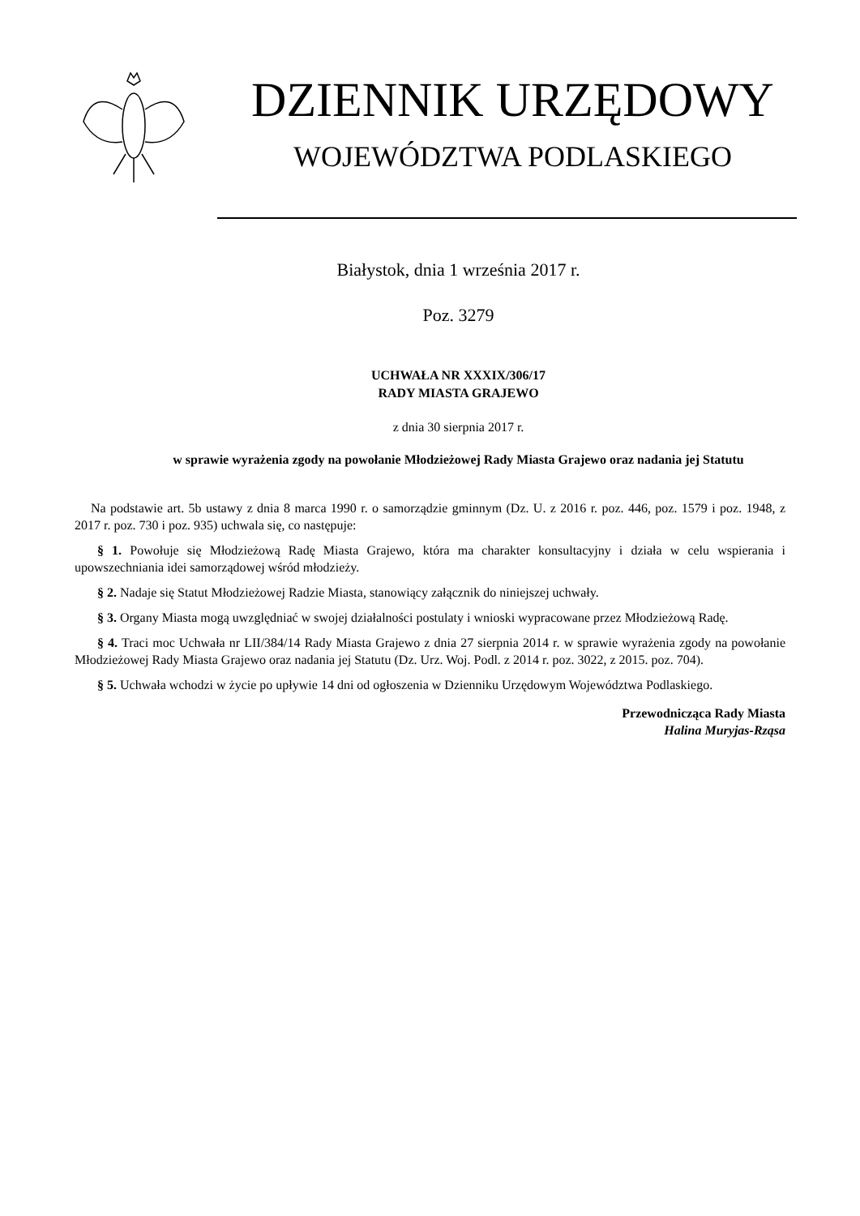DZIENNIK URZĘDOWY
WOJEWÓDZTWA PODLASKIEGO
Białystok, dnia 1 września 2017 r.
Poz. 3279
UCHWAŁA NR XXXIX/306/17
RADY MIASTA GRAJEWO
z dnia 30 sierpnia 2017 r.
w sprawie wyrażenia zgody na powołanie Młodzieżowej Rady Miasta Grajewo oraz nadania jej Statutu
Na podstawie art. 5b ustawy z dnia 8 marca 1990 r. o samorządzie gminnym (Dz. U. z 2016 r. poz. 446, poz. 1579 i poz. 1948, z 2017 r. poz. 730 i poz. 935) uchwala się, co następuje:
§ 1. Powołuje się Młodzieżową Radę Miasta Grajewo, która ma charakter konsultacyjny i działa w celu wspierania i upowszechniania idei samorządowej wśród młodzieży.
§ 2. Nadaje się Statut Młodzieżowej Radzie Miasta, stanowiący załącznik do niniejszej uchwały.
§ 3. Organy Miasta mogą uwzględniać w swojej działalności postulaty i wnioski wypracowane przez Młodzieżową Radę.
§ 4. Traci moc Uchwała nr LII/384/14 Rady Miasta Grajewo z dnia 27 sierpnia 2014 r. w sprawie wyrażenia zgody na powołanie Młodzieżowej Rady Miasta Grajewo oraz nadania jej Statutu (Dz. Urz. Woj. Podl. z 2014 r. poz. 3022, z 2015. poz. 704).
§ 5. Uchwała wchodzi w życie po upływie 14 dni od ogłoszenia w Dzienniku Urzędowym Województwa Podlaskiego.
Przewodnicząca Rady Miasta
Halina Muryjas-Rząsa